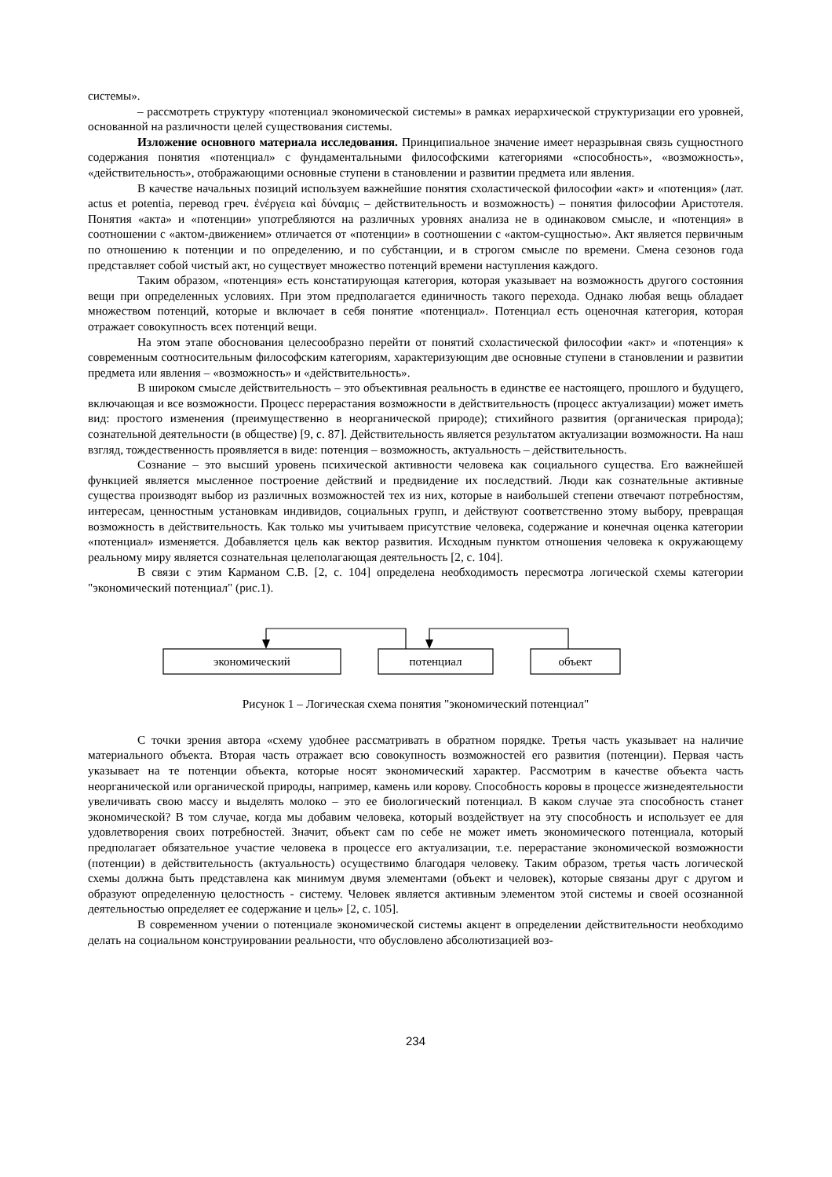системы».
– рассмотреть структуру «потенциал экономической системы» в рамках иерархической структуризации его уровней, основанной на различности целей существования системы.
Изложение основного материала исследования. Принципиальное значение имеет неразрывная связь сущностного содержания понятия «потенциал» с фундаментальными философскими категориями «способность», «возможность», «действительность», отображающими основные ступени в становлении и развитии предмета или явления.
В качестве начальных позиций используем важнейшие понятия схоластической философии «акт» и «потенция» (лат. actus et potentia, перевод греч. ἐνέργεια καὶ δύναμις – действительность и возможность) – понятия философии Аристотеля. Понятия «акта» и «потенции» употребляются на различных уровнях анализа не в одинаковом смысле, и «потенция» в соотношении с «актом-движением» отличается от «потенции» в соотношении с «актом-сущностью». Акт является первичным по отношению к потенции и по определению, и по субстанции, и в строгом смысле по времени. Смена сезонов года представляет собой чистый акт, но существует множество потенций времени наступления каждого.
Таким образом, «потенция» есть констатирующая категория, которая указывает на возможность другого состояния вещи при определенных условиях. При этом предполагается единичность такого перехода. Однако любая вещь обладает множеством потенций, которые и включает в себя понятие «потенциал». Потенциал есть оценочная категория, которая отражает совокупность всех потенций вещи.
На этом этапе обоснования целесообразно перейти от понятий схоластической философии «акт» и «потенция» к современным соотносительным философским категориям, характеризующим две основные ступени в становлении и развитии предмета или явления – «возможность» и «действительность».
В широком смысле действительность – это объективная реальность в единстве ее настоящего, прошлого и будущего, включающая и все возможности. Процесс перерастания возможности в действительность (процесс актуализации) может иметь вид: простого изменения (преимущественно в неорганической природе); стихийного развития (органическая природа); сознательной деятельности (в обществе) [9, с. 87]. Действительность является результатом актуализации возможности. На наш взгляд, тождественность проявляется в виде: потенция – возможность, актуальность – действительность.
Сознание – это высший уровень психической активности человека как социального существа. Его важнейшей функцией является мысленное построение действий и предвидение их последствий. Люди как сознательные активные существа производят выбор из различных возможностей тех из них, которые в наибольшей степени отвечают потребностям, интересам, ценностным установкам индивидов, социальных групп, и действуют соответственно этому выбору, превращая возможность в действительность. Как только мы учитываем присутствие человека, содержание и конечная оценка категории «потенциал» изменяется. Добавляется цель как вектор развития. Исходным пунктом отношения человека к окружающему реальному миру является сознательная целеполагающая деятельность [2, с. 104].
В связи с этим Карманом С.В. [2, с. 104] определена необходимость пересмотра логической схемы категории "экономический потенциал" (рис.1).
экономический
потенциал
объект
Рисунок 1 – Логическая схема понятия "экономический потенциал"
С точки зрения автора «схему удобнее рассматривать в обратном порядке. Третья часть указывает на наличие материального объекта. Вторая часть отражает всю совокупность возможностей его развития (потенции). Первая часть указывает на те потенции объекта, которые носят экономический характер. Рассмотрим в качестве объекта часть неорганической или органической природы, например, камень или корову. Способность коровы в процессе жизнедеятельности увеличивать свою массу и выделять молоко – это ее биологический потенциал. В каком случае эта способность станет экономической? В том случае, когда мы добавим человека, который воздействует на эту способность и использует ее для удовлетворения своих потребностей. Значит, объект сам по себе не может иметь экономического потенциала, который предполагает обязательное участие человека в процессе его актуализации, т.е. перерастание экономической возможности (потенции) в действительность (актуальность) осуществимо благодаря человеку. Таким образом, третья часть логической схемы должна быть представлена как минимум двумя элементами (объект и человек), которые связаны друг с другом и образуют определенную целостность - систему. Человек является активным элементом этой системы и своей осознанной деятельностью определяет ее содержание и цель» [2, с. 105].
В современном учении о потенциале экономической системы акцент в определении действительности необходимо делать на социальном конструировании реальности, что обусловлено абсолютизацией воз-
234